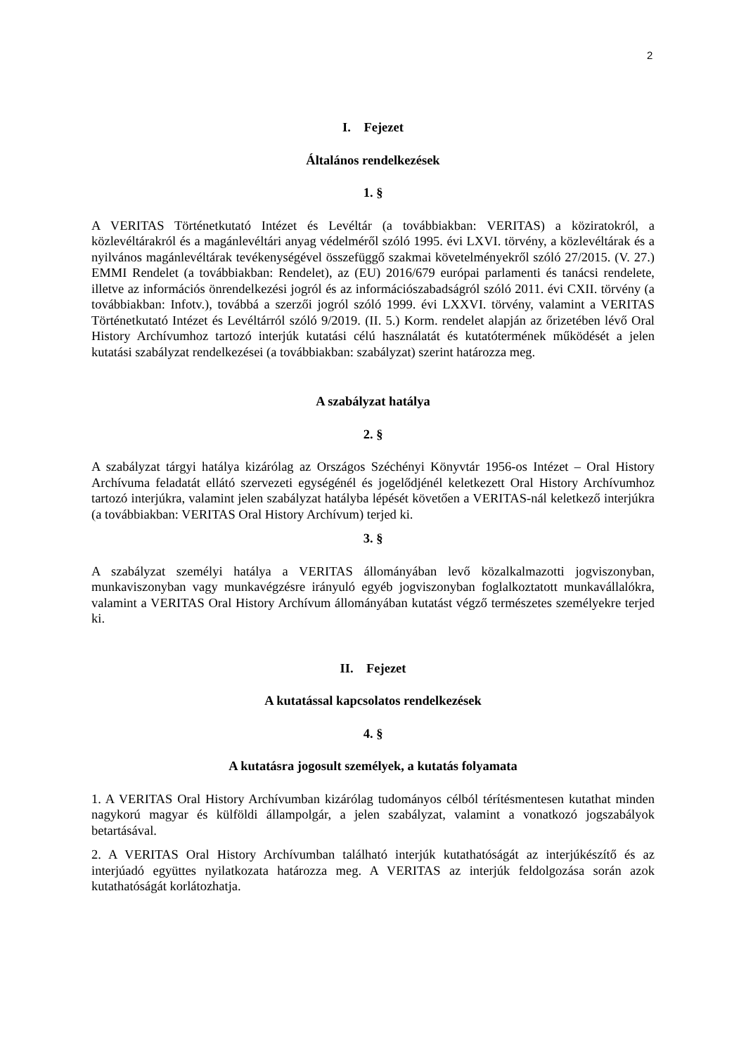2
I. Fejezet
Általános rendelkezések
1. §
A VERITAS Történetkutató Intézet és Levéltár (a továbbiakban: VERITAS) a köziratokról, a közlevéltárakról és a magánlevéltári anyag védelméről szóló 1995. évi LXVI. törvény, a közlevéltárak és a nyilvános magánlevéltárak tevékenységével összefüggő szakmai követelményekről szóló 27/2015. (V. 27.) EMMI Rendelet (a továbbiakban: Rendelet), az (EU) 2016/679 európai parlamenti és tanácsi rendelete, illetve az információs önrendelkezési jogról és az információszabadságról szóló 2011. évi CXII. törvény (a továbbiakban: Infotv.), továbbá a szerzői jogról szóló 1999. évi LXXVI. törvény, valamint a VERITAS Történetkutató Intézet és Levéltárról szóló 9/2019. (II. 5.) Korm. rendelet alapján az őrizetében lévő Oral History Archívumhoz tartozó interjúk kutatási célú használatát és kutatótermének működését a jelen kutatási szabályzat rendelkezései (a továbbiakban: szabályzat) szerint határozza meg.
A szabályzat hatálya
2. §
A szabályzat tárgyi hatálya kizárólag az Országos Széchényi Könyvtár 1956-os Intézet – Oral History Archívuma feladatát ellátó szervezeti egységénél és jogelődjénél keletkezett Oral History Archívumhoz tartozó interjúkra, valamint jelen szabályzat hatályba lépését követően a VERITAS-nál keletkező interjúkra (a továbbiakban: VERITAS Oral History Archívum) terjed ki.
3. §
A szabályzat személyi hatálya a VERITAS állományában levő közalkalmazotti jogviszonyban, munkaviszonyban vagy munkavégzésre irányuló egyéb jogviszonyban foglalkoztatott munkavállalókra, valamint a VERITAS Oral History Archívum állományában kutatást végző természetes személyekre terjed ki.
II. Fejezet
A kutatással kapcsolatos rendelkezések
4. §
A kutatásra jogosult személyek, a kutatás folyamata
1. A VERITAS Oral History Archívumban kizárólag tudományos célból térítésmentesen kutathat minden nagykorú magyar és külföldi állampolgár, a jelen szabályzat, valamint a vonatkozó jogszabályok betartásával.
2. A VERITAS Oral History Archívumban található interjúk kutathatóságát az interjúkészítő és az interjúadó együttes nyilatkozata határozza meg. A VERITAS az interjúk feldolgozása során azok kutathatóságát korlátozhatja.